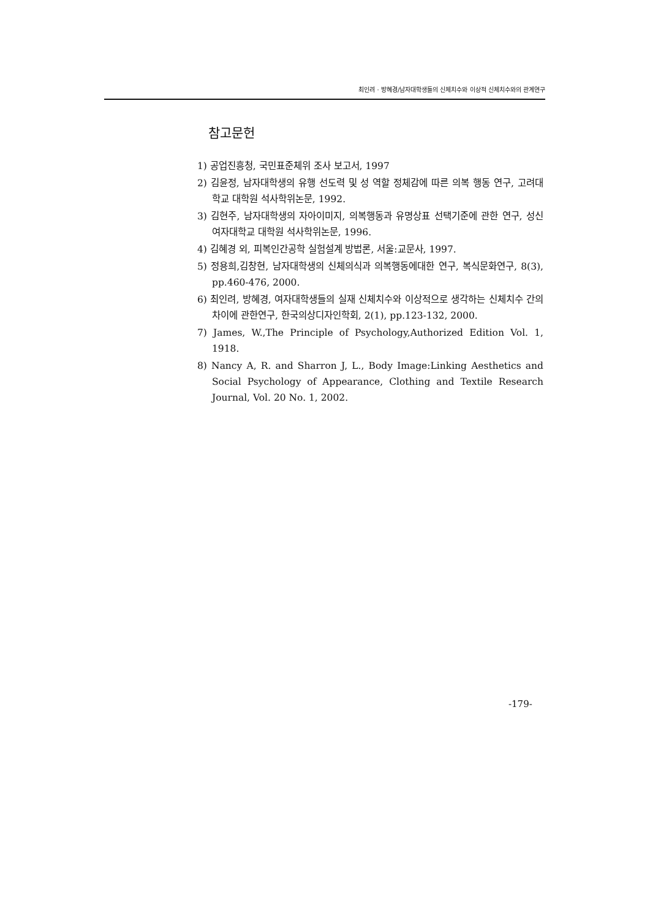최인려 · 방혜경/남자대학생들의 신체치수와 이상적 신체치수와의 관계연구
참고문헌
1) 공업진흥청, 국민표준체위 조사 보고서, 1997
2) 김윤정, 남자대학생의 유행 선도력 및 성 역할 정체감에 따른 의복 행동 연구, 고려대학교 대학원 석사학위논문, 1992.
3) 김현주, 남자대학생의 자아이미지, 의복행동과 유명상표 선택기준에 관한 연구, 성신여자대학교 대학원 석사학위논문, 1996.
4) 김혜경 외, 피복인간공학 실험설계 방법론, 서울:교문사, 1997.
5) 정용희,김창현, 남자대학생의 신체의식과 의복행동에대한 연구, 복식문화연구, 8(3), pp.460-476, 2000.
6) 최인려, 방혜경, 여자대학생들의 실재 신체치수와 이상적으로 생각하는 신체치수 간의 차이에 관한연구, 한국의상디자인학회, 2(1), pp.123-132, 2000.
7) James, W.,The Principle of Psychology,Authorized Edition Vol. 1, 1918.
8) Nancy A, R. and Sharron J, L., Body Image:Linking Aesthetics and Social Psychology of Appearance, Clothing and Textile Research Journal, Vol. 20 No. 1, 2002.
-179-